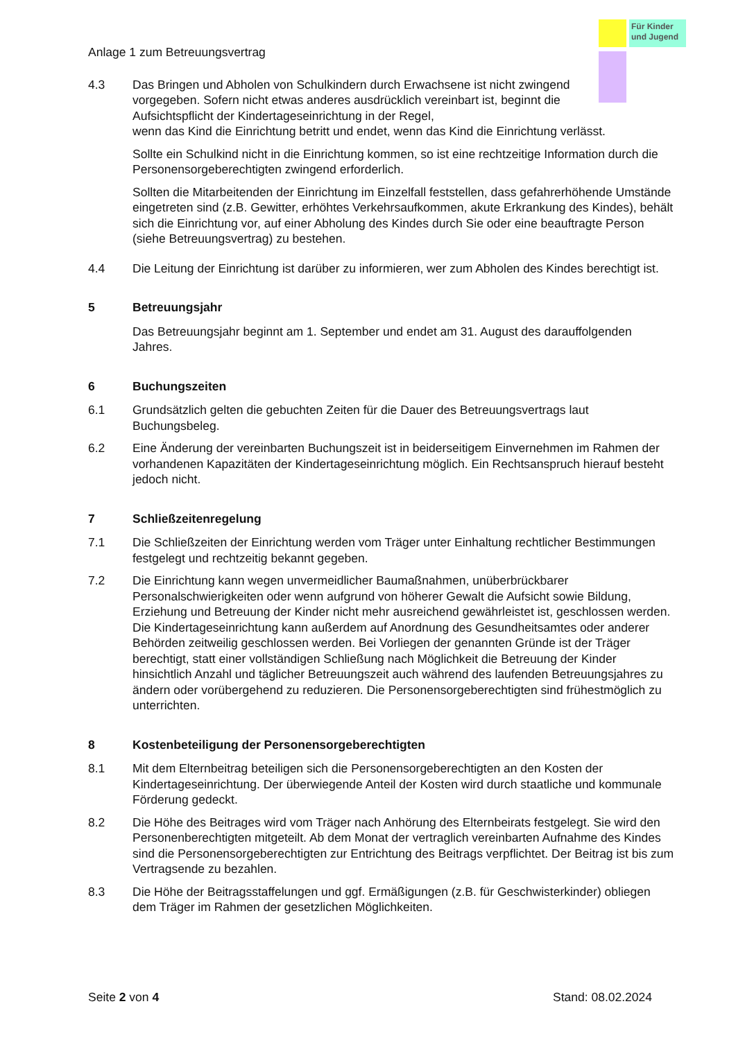Für Kinder und Jugend
Anlage 1 zum Betreuungsvertrag
4.3 Das Bringen und Abholen von Schulkindern durch Erwachsene ist nicht zwingend vorgegeben. Sofern nicht etwas anderes ausdrücklich vereinbart ist, beginnt die Aufsichtspflicht der Kindertageseinrichtung in der Regel,
wenn das Kind die Einrichtung betritt und endet, wenn das Kind die Einrichtung verlässt.
Sollte ein Schulkind nicht in die Einrichtung kommen, so ist eine rechtzeitige Information durch die Personensorgeberechtigten zwingend erforderlich.
Sollten die Mitarbeitenden der Einrichtung im Einzelfall feststellen, dass gefahrerhöhende Umstände eingetreten sind (z.B. Gewitter, erhöhtes Verkehrsaufkommen, akute Erkrankung des Kindes), behält sich die Einrichtung vor, auf einer Abholung des Kindes durch Sie oder eine beauftragte Person (siehe Betreuungsvertrag) zu bestehen.
4.4 Die Leitung der Einrichtung ist darüber zu informieren, wer zum Abholen des Kindes berechtigt ist.
5 Betreuungsjahr
Das Betreuungsjahr beginnt am 1. September und endet am 31. August des darauffolgenden Jahres.
6 Buchungszeiten
6.1 Grundsätzlich gelten die gebuchten Zeiten für die Dauer des Betreuungsvertrags laut Buchungsbeleg.
6.2 Eine Änderung der vereinbarten Buchungszeit ist in beiderseitigem Einvernehmen im Rahmen der vorhandenen Kapazitäten der Kindertageseinrichtung möglich. Ein Rechtsanspruch hierauf besteht jedoch nicht.
7 Schließzeitenregelung
7.1 Die Schließzeiten der Einrichtung werden vom Träger unter Einhaltung rechtlicher Bestimmungen festgelegt und rechtzeitig bekannt gegeben.
7.2 Die Einrichtung kann wegen unvermeidlicher Baumaßnahmen, unüberbrückbarer Personalschwierigkeiten oder wenn aufgrund von höherer Gewalt die Aufsicht sowie Bildung, Erziehung und Betreuung der Kinder nicht mehr ausreichend gewährleistet ist, geschlossen werden. Die Kindertageseinrichtung kann außerdem auf Anordnung des Gesundheitsamtes oder anderer Behörden zeitweilig geschlossen werden. Bei Vorliegen der genannten Gründe ist der Träger berechtigt, statt einer vollständigen Schließung nach Möglichkeit die Betreuung der Kinder hinsichtlich Anzahl und täglicher Betreuungszeit auch während des laufenden Betreuungsjahres zu ändern oder vorübergehend zu reduzieren. Die Personensorgeberechtigten sind frühestmöglich zu unterrichten.
8 Kostenbeteiligung der Personensorgeberechtigten
8.1 Mit dem Elternbeitrag beteiligen sich die Personensorgeberechtigten an den Kosten der Kindertageseinrichtung. Der überwiegende Anteil der Kosten wird durch staatliche und kommunale Förderung gedeckt.
8.2 Die Höhe des Beitrages wird vom Träger nach Anhörung des Elternbeirats festgelegt. Sie wird den Personenberechtigten mitgeteilt. Ab dem Monat der vertraglich vereinbarten Aufnahme des Kindes sind die Personensorgeberechtigten zur Entrichtung des Beitrags verpflichtet. Der Beitrag ist bis zum Vertragsende zu bezahlen.
8.3 Die Höhe der Beitragsstaffelungen und ggf. Ermäßigungen (z.B. für Geschwisterkinder) obliegen dem Träger im Rahmen der gesetzlichen Möglichkeiten.
Seite 2 von 4 Stand: 08.02.2024